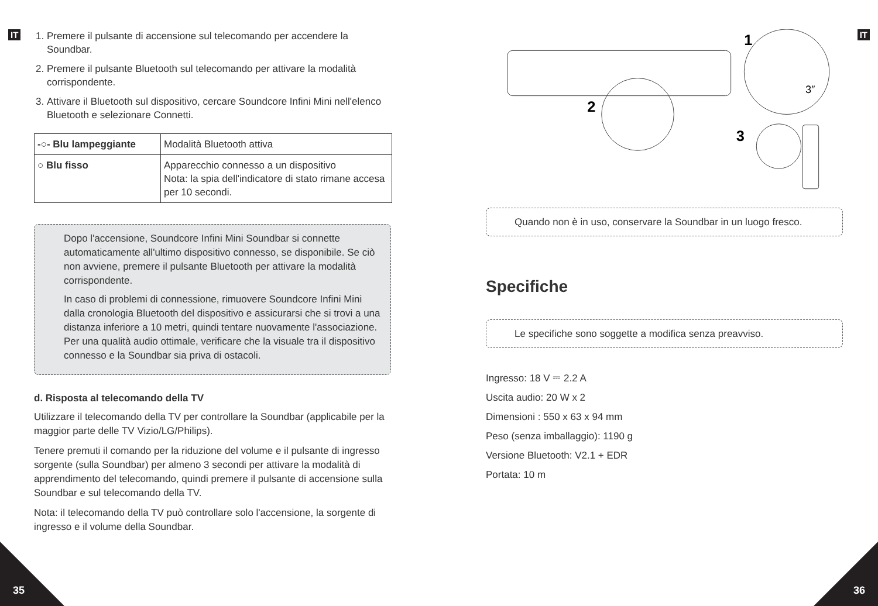IT
1. Premere il pulsante di accensione sul telecomando per accendere la Soundbar.
2. Premere il pulsante Bluetooth sul telecomando per attivare la modalità corrispondente.
3. Attivare il Bluetooth sul dispositivo, cercare Soundcore Infini Mini nell'elenco Bluetooth e selezionare Connetti.
| -○- Blu lampeggiante | Modalità Bluetooth attiva |
| ○ Blu fisso | Apparecchio connesso a un dispositivo Nota: la spia dell'indicatore di stato rimane accesa per 10 secondi. |
Dopo l'accensione, Soundcore Infini Mini Soundbar si connette automaticamente all'ultimo dispositivo connesso, se disponibile. Se ciò non avviene, premere il pulsante Bluetooth per attivare la modalità corrispondente.
In caso di problemi di connessione, rimuovere Soundcore Infini Mini dalla cronologia Bluetooth del dispositivo e assicurarsi che si trovi a una distanza inferiore a 10 metri, quindi tentare nuovamente l'associazione. Per una qualità audio ottimale, verificare che la visuale tra il dispositivo connesso e la Soundbar sia priva di ostacoli.
d. Risposta al telecomando della TV
Utilizzare il telecomando della TV per controllare la Soundbar (applicabile per la maggior parte delle TV Vizio/LG/Philips).
Tenere premuti il comando per la riduzione del volume e il pulsante di ingresso sorgente (sulla Soundbar) per almeno 3 secondi per attivare la modalità di apprendimento del telecomando, quindi premere il pulsante di accensione sulla Soundbar e sul telecomando della TV.
Nota: il telecomando della TV può controllare solo l'accensione, la sorgente di ingresso e il volume della Soundbar.
1
2
3
3″
Quando non è in uso, conservare la Soundbar in un luogo fresco.
Specifiche
Le specifiche sono soggette a modifica senza preavviso.
Ingresso: 18 V ⎓ 2.2 A
Uscita audio: 20 W x 2
Dimensioni : 550 x 63 x 94 mm
Peso (senza imballaggio): 1190 g
Versione Bluetooth: V2.1 + EDR
Portata: 10 m
IT
35 36